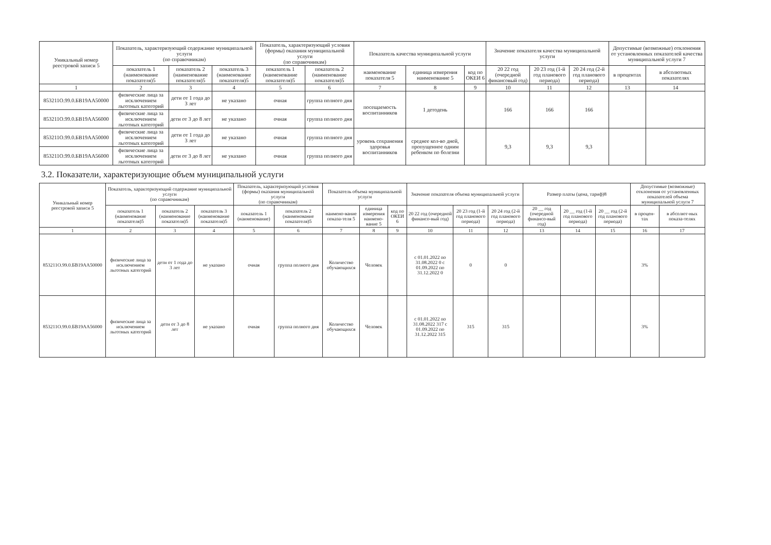| Уникальный номер реестровой записи 5 | Показатель, характеризующий содержание муниципальной услуги (по справочникам) | | | Показатель, характеризующий условия (формы) оказания муниципальной услуги (по справочникам) | | Показатель качества муниципальной услуги | | | Значение показателя качества муниципальной услуги | | | Допустимые (возможные) отклонения от установленных показателей качества муниципальной услуги 7 | |
| --- | --- | --- | --- | --- | --- | --- | --- | --- | --- | --- | --- | --- | --- |
| | показатель 1 (наименование показателя)5 | показатель 2 (наименование показателя)5 | показатель 3 (наименование показателя)5 | показатель 1 (наименование показателя)5 | показатель 2 (наименование показателя)5 | наименование показателя 5 | единица измерения наименование 5 | код по ОКЕИ 6 | 20 22 год (очередной финансовый год) | 20 23 год (1-й год планового периода) | 20 24 год (2-й год планового периода) | в процентах | в абсолютных показателях |
| 1 | 2 | 3 | 4 | 5 | 6 | 7 | 8 | 9 | 10 | 11 | 12 | 13 | 14 |
| 853211О.99.0.БВ19АА50000 | физические лица за исключением льготных категорий | дети от 1 года до 3 лет | не указано | очная | группа полного дня | посещаемость воспитанников | 1 детодень | | 166 | 166 | 166 | | |
| 853211О.99.0.БВ19АА56000 | физические лица за исключением льготных категорий | дети от 3 до 8 лет | не указано | очная | группа полного дня | | | | | | | | |
| 853211О.99.0.БВ19АА50000 | физические лица за исключением льготных категорий | дети от 1 года до 3 лет | не указано | очная | группа полного дня | уровень сохранения здоровья воспитанников | среднее кол-во дней, пропущенное одним ребенком по болезни | | 9,3 | 9,3 | 9,3 | | |
| 853211О.99.0.БВ19АА56000 | физические лица за исключением льготных категорий | дети от 3 до 8 лет | не указано | очная | группа полного дня | | | | | | | | |
3.2. Показатели, характеризующие объем муниципальной услуги
| Уникальный номер реестровой записи 5 | Показатель, характеризующий содержание муниципальной услуги (по справочникам) | | | Показатель, характеризующий условия (формы) оказания муниципальной услуги (по справочникам) | | Показатель объема муниципальной услуги | | | Значение показателя объема муниципальной услуги | | | Размер платы (цена, тариф)8 | | | Допустимые (возможные) отклонения от установленных показателей объема муниципальной услуги 7 | |
| --- | --- | --- | --- | --- | --- | --- | --- | --- | --- | --- | --- | --- | --- | --- | --- | --- |
| | показатель 1 (наименование показателя)5 | показатель 2 (наименование показателя)5 | показатель 3 (наименование показателя)5 | показатель 1 (наименование) | показатель 2 (наименование показателя)5 | наимено-вание показа-теля 5 | единица измерения наимено-вание 5 | код по ОКЕИ 6 | 20 22 год (очередной финансо-вый год) | 20 23 год (1-й год планового периода) | 20 24 год (2-й год планового периода) | 20 __ год (очередной финансо-вый год) | 20 __ год (1-й год планового периода) | 20 __ год (2-й год планового периода) | в процен-тах | в абсолют-ных показа-телях |
| 1 | 2 | 3 | 4 | 5 | 6 | 7 | 8 | 9 | 10 | 11 | 12 | 13 | 14 | 15 | 16 | 17 |
| 853211О.99.0.БВ19АА50000 | физические лица за исключением льготных категорий | дети от 1 года до 3 лет | не указано | очная | группа полного дня | Количество обучающихся | Человек | | с 01.01.2022 по 31.08.2022 0 с 01.09.2022 по 31.12.2022 0 | 0 | 0 | | | | 3% | |
| 853211О.99.0.БВ19АА56000 | физические лица за исключением льготных категорий | дети от 3 до 8 лет | не указано | очная | группа полного дня | Количество обучающихся | Человек | | с 01.01.2022 по 31.08.2022 317 с 01.09.2022 по 31.12.2022 315 | 315 | 315 | | | | 3% | |